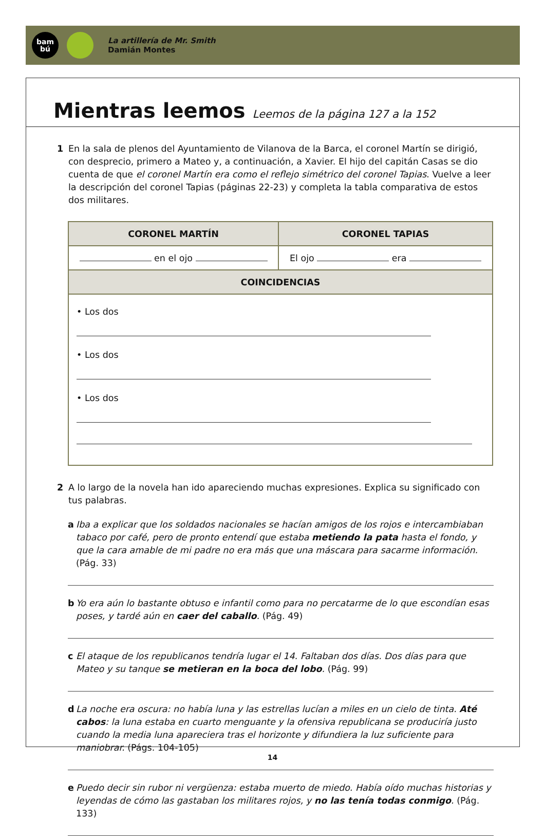bam
bú
La artillería de Mr. Smith
Damián Montes
Mientras leemos Leemos de la página 127 a la 152
1 En la sala de plenos del Ayuntamiento de Vilanova de la Barca, el coronel Martín se dirigió, con desprecio, primero a Mateo y, a continuación, a Xavier. El hijo del capitán Casas se dio cuenta de que el coronel Martín era como el reflejo simétrico del coronel Tapias. Vuelve a leer la descripción del coronel Tapias (páginas 22-23) y completa la tabla comparativa de estos dos militares.
| CORONEL MARTÍN | CORONEL TAPIAS |
| --- | --- |
| en el ojo | El ojo era |
| COINCIDENCIAS | |
| • Los dos • Los dos • Los dos | |
2 A lo largo de la novela han ido apareciendo muchas expresiones. Explica su significado con tus palabras.
a Iba a explicar que los soldados nacionales se hacían amigos de los rojos e intercambiaban tabaco por café, pero de pronto entendí que estaba metiendo la pata hasta el fondo, y que la cara amable de mi padre no era más que una máscara para sacarme información. (Pág. 33)
b Yo era aún lo bastante obtuso e infantil como para no percatarme de lo que escondían esas poses, y tardé aún en caer del caballo. (Pág. 49)
c El ataque de los republicanos tendría lugar el 14. Faltaban dos días. Dos días para que Mateo y su tanque se metieran en la boca del lobo. (Pág. 99)
d La noche era oscura: no había luna y las estrellas lucían a miles en un cielo de tinta. Até cabos: la luna estaba en cuarto menguante y la ofensiva republicana se produciría justo cuando la media luna apareciera tras el horizonte y difundiera la luz suficiente para maniobrar. (Págs. 104-105)
e Puedo decir sin rubor ni vergüenza: estaba muerto de miedo. Había oído muchas historias y leyendas de cómo las gastaban los militares rojos, y no las tenía todas conmigo. (Pág. 133)
14